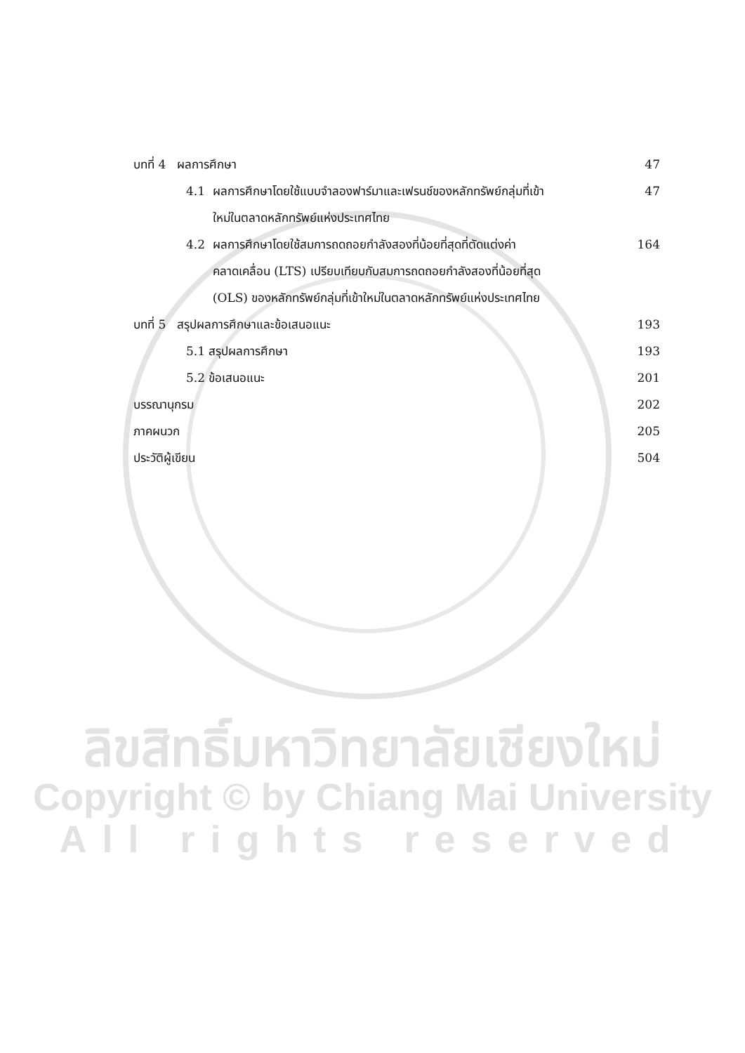บทที่ 4 ผลการศึกษา 47
4.1 ผลการศึกษาโดยใช้แบบจำลองฟาร์มาและเฟรนช์ของหลักทรัพย์กลุ่มที่เข้า
ใหม่ในตลาดหลักทรัพย์แห่งประเทศไทย 47
4.2 ผลการศึกษาโดยใช้สมการถดถอยกำลังสองที่น้อยที่สุดที่ตัดแต่งค่า
คลาดเคลื่อน (LTS) เปรียบเทียบกับสมการถดถอยกำลังสองที่น้อยที่สุด
(OLS) ของหลักทรัพย์กลุ่มที่เข้าใหม่ในตลาดหลักทรัพย์แห่งประเทศไทย 164
บทที่ 5 สรุปผลการศึกษาและข้อเสนอแนะ 193
5.1 สรุปผลการศึกษา 193
5.2 ข้อเสนอแนะ 201
บรรณานุกรม 202
ภาคผนวก 205
ประวัติผู้เขียน 504
ลิขสิทธิ์มหาวิทยาลัยเชียงใหม่
Copyright © by Chiang Mai University
All rights reserved